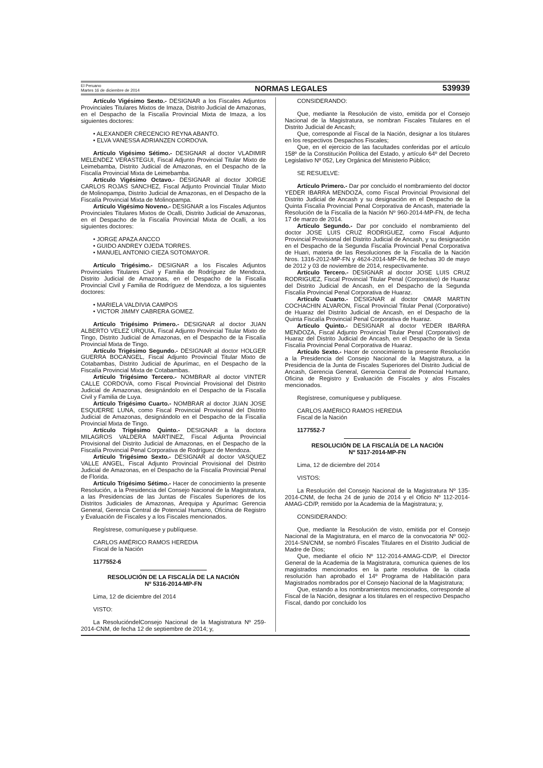El Peruano
Martes 16 de diciembre de 2014
NORMAS LEGALES
539939
Artículo Vigésimo Sexto.- DESIGNAR a los Fiscales Adjuntos Provinciales Titulares Mixtos de Imaza, Distrito Judicial de Amazonas, en el Despacho de la Fiscalía Provincial Mixta de Imaza, a los siguientes doctores:
• ALEXANDER CRECENCIO REYNA ABANTO.
• ELVA VANESSA ADRIANZEN CORDOVA.
Artículo Vigésimo Sétimo.- DESIGNAR al doctor VLADIMIR MELENDEZ VERASTEGUI, Fiscal Adjunto Provincial Titular Mixto de Leimebamba, Distrito Judicial de Amazonas, en el Despacho de la Fiscalía Provincial Mixta de Leimebamba.
Artículo Vigésimo Octavo.- DESIGNAR al doctor JORGE CARLOS ROJAS SANCHEZ, Fiscal Adjunto Provincial Titular Mixto de Molinopampa, Distrito Judicial de Amazonas, en el Despacho de la Fiscalía Provincial Mixta de Molinopampa.
Artículo Vigésimo Noveno.- DESIGNAR a los Fiscales Adjuntos Provinciales Titulares Mixtos de Ocalli, Distrito Judicial de Amazonas, en el Despacho de la Fiscalía Provincial Mixta de Ocalli, a los siguientes doctores:
• JORGE APAZA ANCCO
• GUIDO ANDREY OJEDA TORRES.
• MANUEL ANTONIO CIEZA SOTOMAYOR.
Artículo Trigésimo.- DESIGNAR a los Fiscales Adjuntos Provinciales Titulares Civil y Familia de Rodríguez de Mendoza, Distrito Judicial de Amazonas, en el Despacho de la Fiscalía Provincial Civil y Familia de Rodríguez de Mendoza, a los siguientes doctores:
• MARIELA VALDIVIA CAMPOS
• VICTOR JIMMY CABRERA GOMEZ.
Artículo Trigésimo Primero.- DESIGNAR al doctor JUAN ALBERTO VELEZ URQUIA, Fiscal Adjunto Provincial Titular Mixto de Tingo, Distrito Judicial de Amazonas, en el Despacho de la Fiscalía Provincial Mixta de Tingo.
Artículo Trigésimo Segundo.- DESIGNAR al doctor HOLGER GUERRA BOCANGEL, Fiscal Adjunto Provincial Titular Mixto de Cotabambas, Distrito Judicial de Apurímac, en el Despacho de la Fiscalía Provincial Mixta de Cotabambas.
Artículo Trigésimo Tercero.- NOMBRAR al doctor VINTER CALLE CORDOVA, como Fiscal Provincial Provisional del Distrito Judicial de Amazonas, designándolo en el Despacho de la Fiscalía Civil y Familia de Luya.
Artículo Trigésimo Cuarto.- NOMBRAR al doctor JUAN JOSE ESQUERRE LUNA, como Fiscal Provincial Provisional del Distrito Judicial de Amazonas, designándolo en el Despacho de la Fiscalía Provincial Mixta de Tingo.
Artículo Trigésimo Quinto.- DESIGNAR a la doctora MILAGROS VALDERA MARTINEZ, Fiscal Adjunta Provincial Provisional del Distrito Judicial de Amazonas, en el Despacho de la Fiscalía Provincial Penal Corporativa de Rodríguez de Mendoza.
Artículo Trigésimo Sexto.- DESIGNAR al doctor VASQUEZ VALLE ANGEL, Fiscal Adjunto Provincial Provisional del Distrito Judicial de Amazonas, en el Despacho de la Fiscalía Provincial Penal de Florida.
Artículo Trigésimo Sétimo.- Hacer de conocimiento la presente Resolución, a la Presidencia del Consejo Nacional de la Magistratura, a las Presidencias de las Juntas de Fiscales Superiores de los Distritos Judiciales de Amazonas, Arequipa y Apurímac Gerencia General, Gerencia Central de Potencial Humano, Oficina de Registro y Evaluación de Fiscales y a los Fiscales mencionados.
Regístrese, comuníquese y publíquese.
CARLOS AMÉRICO RAMOS HEREDIA
Fiscal de la Nación
1177552-6
RESOLUCIÓN DE LA FISCALÍA DE LA NACIÓN
Nº 5316-2014-MP-FN
Lima, 12 de diciembre del 2014
VISTO:
La ResolucióndelConsejo Nacional de la Magistratura Nº 259-2014-CNM, de fecha 12 de septiembre de 2014; y,
CONSIDERANDO:
Que, mediante la Resolución de visto, emitida por el Consejo Nacional de la Magistratura, se nombran Fiscales Titulares en el Distrito Judicial de Ancash;
Que, corresponde al Fiscal de la Nación, designar a los titulares en los respectivos Despachos Fiscales;
Que, en el ejercicio de las facultades conferidas por el artículo 158º de la Constitución Política del Estado, y artículo 64º del Decreto Legislativo Nº 052, Ley Orgánica del Ministerio Público;
SE RESUELVE:
Artículo Primero.- Dar por concluido el nombramiento del doctor YEDER IBARRA MENDOZA, como Fiscal Provincial Provisional del Distrito Judicial de Ancash y su designación en el Despacho de la Quinta Fiscalía Provincial Penal Corporativa de Ancash, materiade la Resolución de la Fiscalía de la Nación Nº 960-2014-MP-FN, de fecha 17 de marzo de 2014.
Artículo Segundo.- Dar por concluido el nombramiento del doctor JOSE LUIS CRUZ RODRIGUEZ, como Fiscal Adjunto Provincial Provisional del Distrito Judicial de Ancash, y su designación en el Despacho de la Segunda Fiscalía Provincial Penal Corporativa de Huari, materia de las Resoluciones de la Fiscalía de la Nación Nros. 1316-2012-MP-FN y 4624-2014-MP-FN, de fechas 30 de mayo de 2012 y 03 de noviembre de 2014, respectivamente.
Artículo Tercero.- DESIGNAR al doctor JOSE LUIS CRUZ RODRIGUEZ, Fiscal Provincial Titular Penal (Corporativo) de Huaraz del Distrito Judicial de Ancash, en el Despacho de la Segunda Fiscalía Provincial Penal Corporativa de Huaraz.
Artículo Cuarto.- DESIGNAR al doctor OMAR MARTIN COCHACHIN ALVARON, Fiscal Provincial Titular Penal (Corporativo) de Huaraz del Distrito Judicial de Ancash, en el Despacho de la Quinta Fiscalía Provincial Penal Corporativa de Huaraz.
Artículo Quinto.- DESIGNAR al doctor YEDER IBARRA MENDOZA, Fiscal Adjunto Provincial Titular Penal (Corporativo) de Huaraz del Distrito Judicial de Ancash, en el Despacho de la Sexta Fiscalía Provincial Penal Corporativa de Huaraz.
Artículo Sexto.- Hacer de conocimiento la presente Resolución a la Presidencia del Consejo Nacional de la Magistratura, a la Presidencia de la Junta de Fiscales Superiores del Distrito Judicial de Ancash, Gerencia General, Gerencia Central de Potencial Humano, Oficina de Registro y Evaluación de Fiscales y alos Fiscales mencionados.
Regístrese, comuníquese y publíquese.
CARLOS AMÉRICO RAMOS HEREDIA
Fiscal de la Nación
1177552-7
RESOLUCIÓN DE LA FISCALÍA DE LA NACIÓN
Nº 5317-2014-MP-FN
Lima, 12 de diciembre del 2014
VISTOS:
La Resolución del Consejo Nacional de la Magistratura Nº 135-2014-CNM, de fecha 24 de junio de 2014 y el Oficio Nº 112-2014-AMAG-CD/P, remitido por la Academia de la Magistratura; y,
CONSIDERANDO:
Que, mediante la Resolución de visto, emitida por el Consejo Nacional de la Magistratura, en el marco de la convocatoria Nº 002-2014-SN/CNM, se nombró Fiscales Titulares en el Distrito Judicial de Madre de Dios;
Que, mediante el oficio Nº 112-2014-AMAG-CD/P, el Director General de la Academia de la Magistratura, comunica quienes de los magistrados mencionados en la parte resolutiva de la citada resolución han aprobado el 14º Programa de Habilitación para Magistrados nombrados por el Consejo Nacional de la Magistratura;
Que, estando a los nombramientos mencionados, corresponde al Fiscal de la Nación, designar a los titulares en el respectivo Despacho Fiscal, dando por concluido los